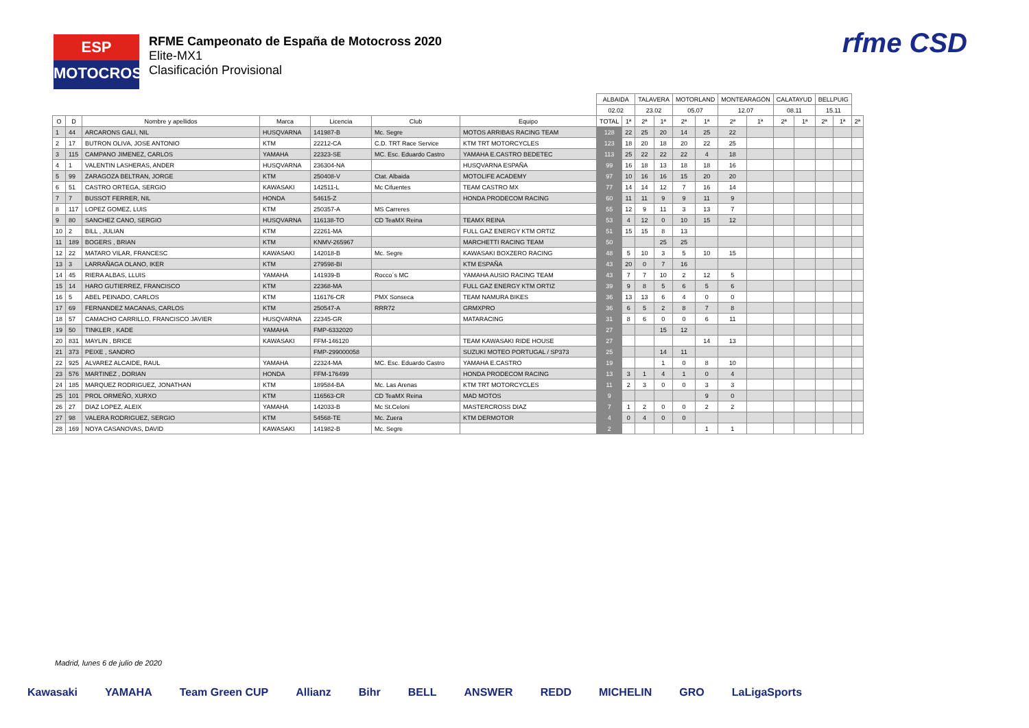ESP
MOTOCROSS
RFME Campeonato de España de Motocross 2020
Elite-MX1
Clasificación Provisional
rfme CSD
| | | | | | | | ALBAIDA | | TALAVERA | | MOTORLAND | | MONTEARAGÓN | | CALATAYUD | | BELLPUIG | | |
| --- | --- | --- | --- | --- | --- | --- | --- | --- | --- | --- | --- | --- | --- | --- | --- | --- | --- | --- | --- |
| | | | | | | | 02.02 | | 23.02 | | 05.07 | | 12.07 | | 08.11 | | 15.11 | | |
| O | D | Nombre y apellidos | Marca | Licencia | Club | Equipo | TOTAL | 1ª | 2ª | 1ª | 2ª | 1ª | 2ª | 1ª | 2ª | 1ª | 2ª | 1ª | 2ª |
| 1 | 44 | ARCARONS GALI, NIL | HUSQVARNA | 141987-B | Mc. Segre | MOTOS ARRIBAS RACING TEAM | 128 | 22 | 25 | 20 | 14 | 25 | 22 | | | | | | |
| 2 | 17 | BUTRON OLIVA, JOSE ANTONIO | KTM | 22212-CA | C.D. TRT Race Service | KTM TRT MOTORCYCLES | 123 | 18 | 20 | 18 | 20 | 22 | 25 | | | | | | |
| 3 | 115 | CAMPANO JIMENEZ, CARLOS | YAMAHA | 22323-SE | MC. Esc. Eduardo Castro | YAMAHA E.CASTRO BEDETEC | 113 | 25 | 22 | 22 | 22 | 4 | 18 | | | | | | |
| 4 | 1 | VALENTIN LASHERAS, ANDER | HUSQVARNA | 236304-NA | | HUSQVARNA ESPAÑA | 99 | 16 | 18 | 13 | 18 | 18 | 16 | | | | | | |
| 5 | 99 | ZARAGOZA BELTRAN, JORGE | KTM | 250408-V | Ctat. Albaida | MOTOLIFE ACADEMY | 97 | 10 | 16 | 16 | 15 | 20 | 20 | | | | | | |
| 6 | 51 | CASTRO ORTEGA, SERGIO | KAWASAKI | 142511-L | Mc Cifuentes | TEAM CASTRO MX | 77 | 14 | 14 | 12 | 7 | 16 | 14 | | | | | | |
| 7 | 7 | BUSSOT FERRER, NIL | HONDA | 54615-Z | | HONDA PRODECOM RACING | 60 | 11 | 11 | 9 | 9 | 11 | 9 | | | | | | |
| 8 | 117 | LOPEZ GOMEZ, LUIS | KTM | 250357-A | MS Carreres | | 55 | 12 | 9 | 11 | 3 | 13 | 7 | | | | | | |
| 9 | 80 | SANCHEZ CANO, SERGIO | HUSQVARNA | 116138-TO | CD TeaMX Reina | TEAMX REINA | 53 | 4 | 12 | 0 | 10 | 15 | 12 | | | | | | |
| 10 | 2 | BILL , JULIAN | KTM | 22261-MA | | FULL GAZ ENERGY KTM ORTIZ | 51 | 15 | 15 | 8 | 13 | | | | | | | | |
| 11 | 189 | BOGERS , BRIAN | KTM | KNMV-265967 | | MARCHETTI RACING TEAM | 50 | | | 25 | 25 | | | | | | | | |
| 12 | 22 | MATARO VILAR, FRANCESC | KAWASAKI | 142018-B | Mc. Segre | KAWASAKI BOXZERO RACING | 48 | 5 | 10 | 3 | 5 | 10 | 15 | | | | | | |
| 13 | 3 | LARRAÑAGA OLANO, IKER | KTM | 279598-BI | | KTM ESPAÑA | 43 | 20 | 0 | 7 | 16 | | | | | | | | |
| 14 | 45 | RIERA ALBAS, LLUIS | YAMAHA | 141939-B | Rocco´s MC | YAMAHA AUSIO RACING TEAM | 43 | 7 | 7 | 10 | 2 | 12 | 5 | | | | | | |
| 15 | 14 | HARO GUTIERREZ, FRANCISCO | KTM | 22368-MA | | FULL GAZ ENERGY KTM ORTIZ | 39 | 9 | 8 | 5 | 6 | 5 | 6 | | | | | | |
| 16 | 5 | ABEL PEINADO, CARLOS | KTM | 116176-CR | PMX Sonseca | TEAM NAMURA BIKES | 36 | 13 | 13 | 6 | 4 | 0 | 0 | | | | | | |
| 17 | 69 | FERNANDEZ MACANAS, CARLOS | KTM | 250547-A | RRR72 | GRMXPRO | 36 | 6 | 5 | 2 | 8 | 7 | 8 | | | | | | |
| 18 | 57 | CAMACHO CARRILLO, FRANCISCO JAVIER | HUSQVARNA | 22345-GR | | MATARACING | 31 | 8 | 6 | 0 | 0 | 6 | 11 | | | | | | |
| 19 | 50 | TINKLER , KADE | YAMAHA | FMP-6332020 | | | 27 | | | 15 | 12 | | | | | | | | |
| 20 | 831 | MAYLIN , BRICE | KAWASAKI | FFM-146120 | | TEAM KAWASAKI RIDE HOUSE | 27 | | | | | 14 | 13 | | | | | | |
| 21 | 373 | PEIXE , SANDRO | | FMP-299000058 | | SUZUKI MOTEO PORTUGAL / SP373 | 25 | | | 14 | 11 | | | | | | | | |
| 22 | 925 | ALVAREZ ALCAIDE, RAUL | YAMAHA | 22324-MA | MC. Esc. Eduardo Castro | YAMAHA E.CASTRO | 19 | | | 1 | 0 | 8 | 10 | | | | | | |
| 23 | 576 | MARTINEZ , DORIAN | HONDA | FFM-176499 | | HONDA PRODECOM RACING | 13 | 3 | 1 | 4 | 1 | 0 | 4 | | | | | | |
| 24 | 185 | MARQUEZ RODRIGUEZ, JONATHAN | KTM | 189584-BA | Mc. Las Arenas | KTM TRT MOTORCYCLES | 11 | 2 | 3 | 0 | 0 | 3 | 3 | | | | | | |
| 25 | 101 | PROL ORMEÑO, XURXO | KTM | 116563-CR | CD TeaMX Reina | MAD MOTOS | 9 | | | | | 9 | 0 | | | | | | |
| 26 | 27 | DIAZ LOPEZ, ALEIX | YAMAHA | 142033-B | Mc St.Celoni | MASTERCROSS DIAZ | 7 | 1 | 2 | 0 | 0 | 2 | 2 | | | | | | |
| 27 | 98 | VALERA RODRIGUEZ, SERGIO | KTM | 54568-TE | Mc. Zuera | KTM DERMOTOR | 4 | 0 | 4 | 0 | 0 | | | | | | | | |
| 28 | 169 | NOYA CASANOVAS, DAVID | KAWASAKI | 141982-B | Mc. Segre | | 2 | | | | | 1 | 1 | | | | | | |
Madrid, lunes 6 de julio de 2020
Kawasaki YAMAHA Team Green CUP Allianz Bihr BELL ANSWER REDD MICHELIN GRO LaLigaSports